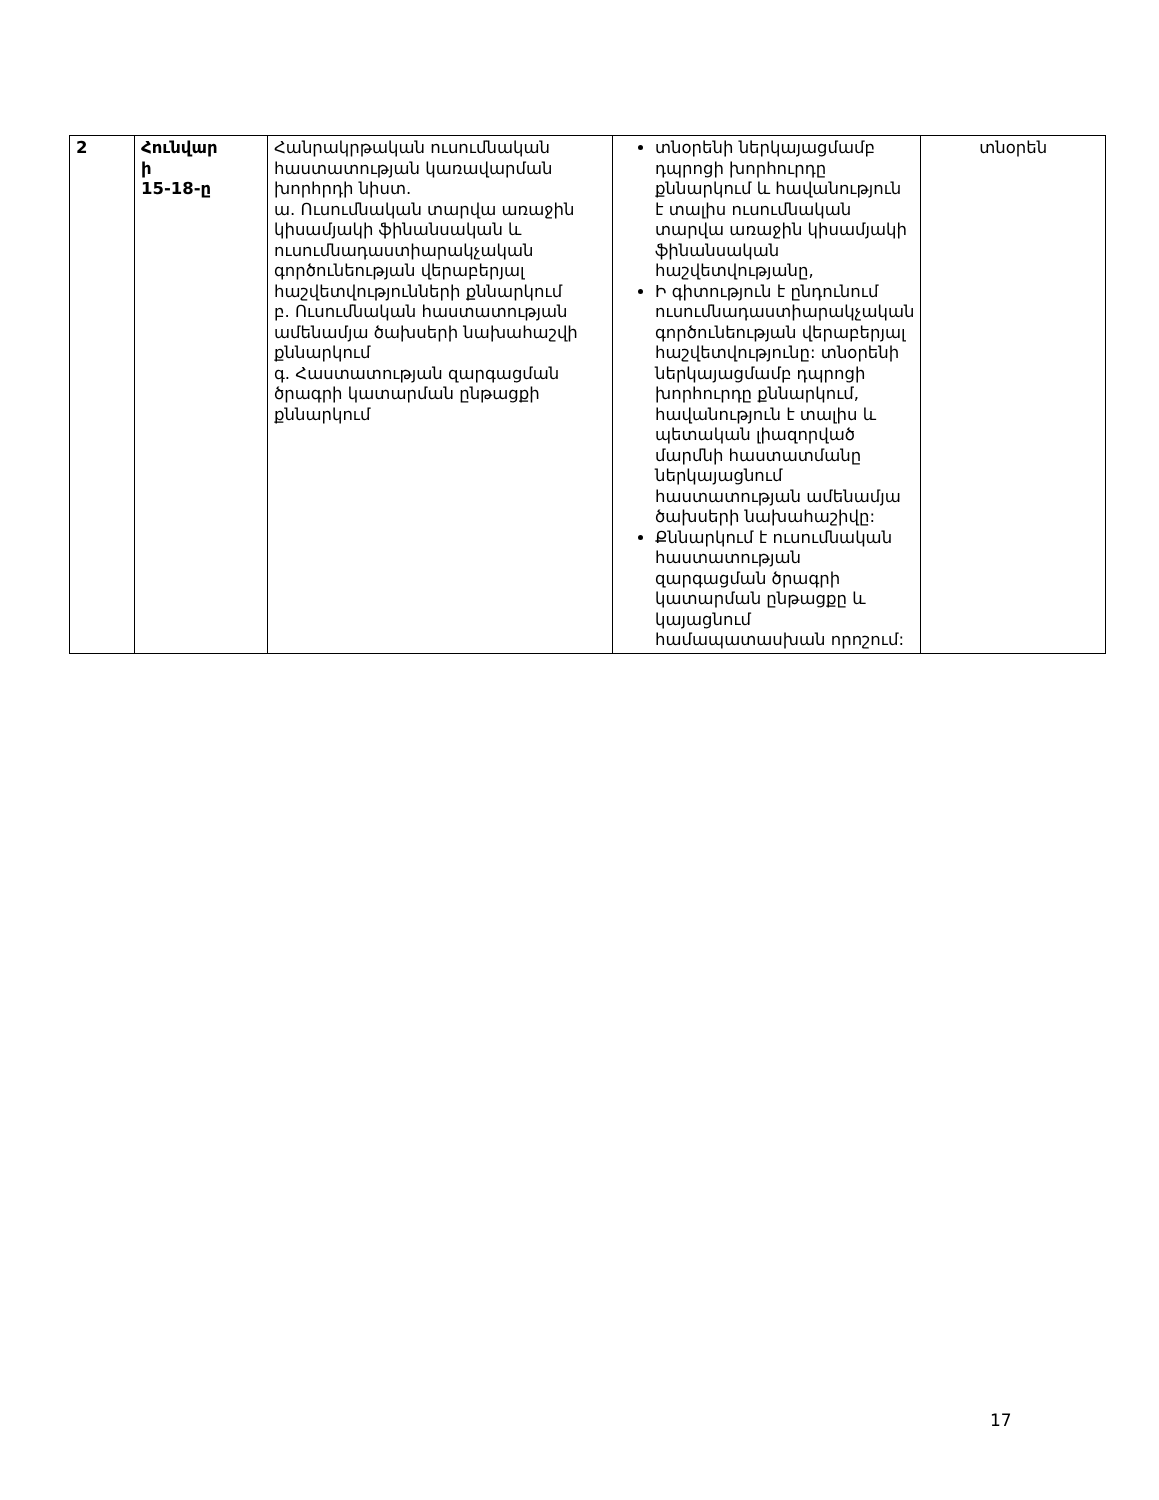| 2 | Հունվար ի 15-18-ը | Հանրակրթական ուսումնական հաստատության կառավարման խորհրդի նիստ. ա. Ուսումնական տարվա առաջին կիսամյակի ֆինանսական և ուսումնադաստիարակչական գործունեության վերաբերյալ հաշվետվությունների քննարկում բ. Ուսումնական հաստատության ամենամյա ծախսերի նախահաշվի քննարկում գ. Հաստատության զարգացման ծրագրի կատարման ընթացքի քննարկում | տնօրենի ներկայացմամբ դպրոցի խորհուրդը քննարկում և հավանություն է տալիս ուսումնական տարվա առաջին կիսամյակի ֆինանսական հաշվետվությանը, Ի գիտություն է ընդունում ուսումնադաստիարակչական գործունեության վերաբերյալ հաշվետվությունը: տնօրենի ներկայացմամբ դպրոցի խորհուրդը քննարկում, հավանություն է տալիս և պետական լիազորված մարմնի հաստատմանը ներկայացնում հաստատության ամենամյա ծախսերի նախահաշիվը: Քննարկում է ուսումնական հաստատության զարգացման ծրագրի կատարման ընթացքը և կայացնում համապատասխան որոշում: | տնօրեն |
17